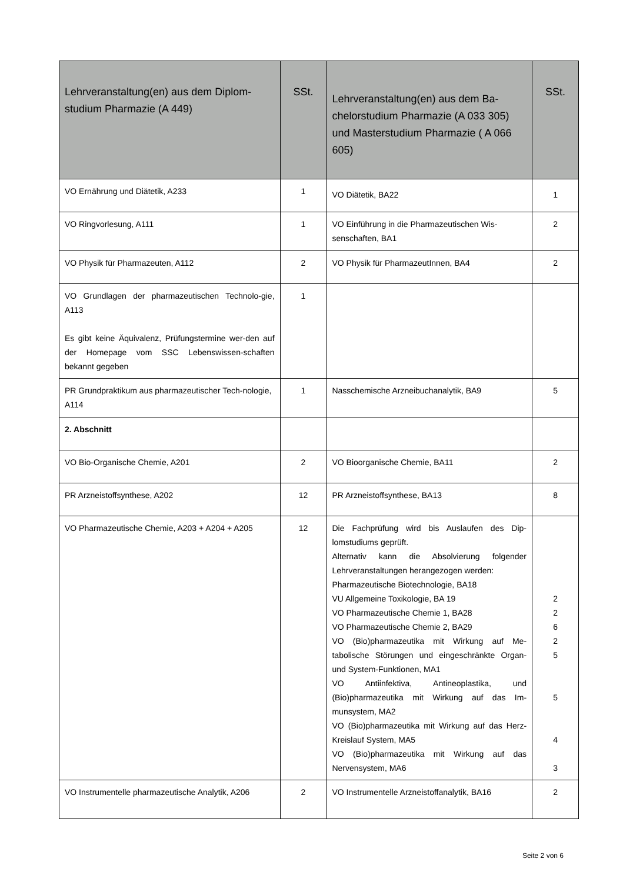| Lehrveranstaltung(en) aus dem Diplom-studium Pharmazie (A 449) | SSt. | Lehrveranstaltung(en) aus dem Ba-chelorstudium Pharmazie (A 033 305) und Masterstudium Pharmazie ( A 066 605) | SSt. |
| --- | --- | --- | --- |
| VO Ernährung und Diätetik, A233 | 1 | VO Diätetik, BA22 | 1 |
| VO Ringvorlesung, A111 | 1 | VO Einführung in die Pharmazeutischen Wis-senschaften, BA1 | 2 |
| VO Physik für Pharmazeuten, A112 | 2 | VO Physik für PharmazeutInnen, BA4 | 2 |
| VO Grundlagen der pharmazeutischen Technolo-gie, A113 Es gibt keine Äquivalenz, Prüfungstermine wer-den auf der Homepage vom SSC Lebenswissen-schaften bekannt gegeben | 1 | | |
| PR Grundpraktikum aus pharmazeutischer Tech-nologie, A114 | 1 | Nasschemische Arzneibuchanalytik, BA9 | 5 |
| 2. Abschnitt | | | |
| VO Bio-Organische Chemie, A201 | 2 | VO Bioorganische Chemie, BA11 | 2 |
| PR Arzneistoffsynthese, A202 | 12 | PR Arzneistoffsynthese, BA13 | 8 |
| VO Pharmazeutische Chemie, A203 + A204 + A205 | 12 | Die Fachprüfung wird bis Auslaufen des Dip-lomstudiums geprüft. Alternativ kann die Absolvierung folgender Lehrveranstaltungen herangezogen werden: Pharmazeutische Biotechnologie, BA18 VU Allgemeine Toxikologie, BA 19 VO Pharmazeutische Chemie 1, BA28 VO Pharmazeutische Chemie 2, BA29 VO (Bio)pharmazeutika mit Wirkung auf Me-tabolische Störungen und eingeschränkte Organ- und System-Funktionen, MA1 VO Antiinfektiva, Antineoplastika, und (Bio)pharmazeutika mit Wirkung auf das Im-munsystem, MA2 VO (Bio)pharmazeutika mit Wirkung auf das Herz-Kreislauf System, MA5 VO (Bio)pharmazeutika mit Wirkung auf das Nervensystem, MA6 | 2 2 6 2 5 5 4 3 |
| VO Instrumentelle pharmazeutische Analytik, A206 | 2 | VO Instrumentelle Arzneistoffanalytik, BA16 | 2 |
Seite 2 von 6